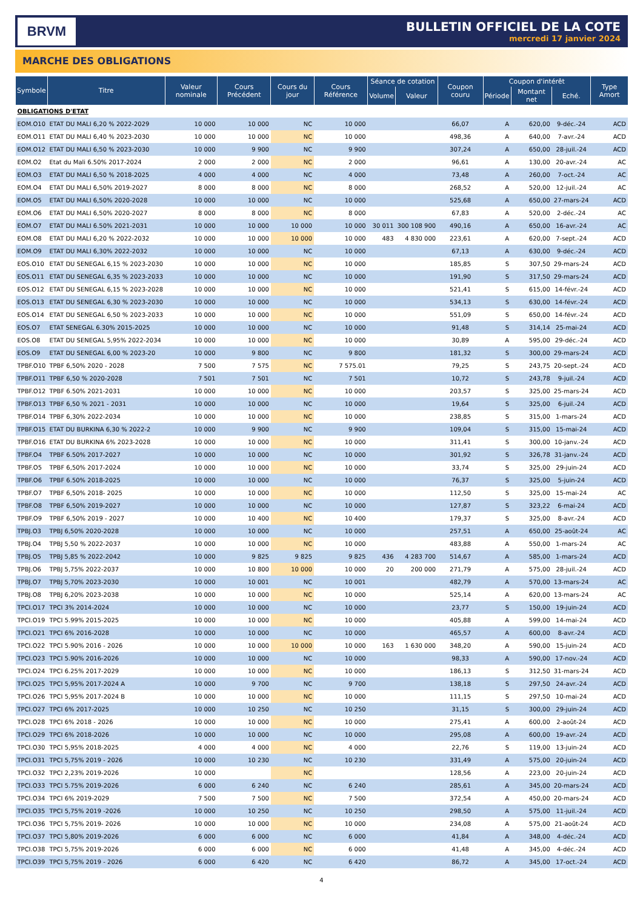BRVM
BULLETIN OFFICIEL DE LA COTE
mercredi 17 janvier 2024
MARCHE DES OBLIGATIONS
| Symbole | Titre | Valeur nominale | Cours Précédent | Cours du jour | Cours Référence | Séance de cotation | | Coupon couru | Coupon d'intérêt | | | Type Amort |
| --- | --- | --- | --- | --- | --- | --- | --- | --- | --- | --- | --- | --- |
| | | | | | | Volume | Valeur | | Période | Montant net | Eché. | |
| OBLIGATIONS D'ETAT | | | | | | | | | | | | |
| EOM.O10 | ETAT DU MALI 6,20 % 2022-2029 | 10 000 | 10 000 | NC | 10 000 | | | 66,07 | A | 620,00 | 9-déc.-24 | ACD |
| EOM.O11 | ETAT DU MALI 6,40 % 2023-2030 | 10 000 | 10 000 | NC | 10 000 | | | 498,36 | A | 640,00 | 7-avr.-24 | ACD |
| EOM.O12 | ETAT DU MALI 6,50 % 2023-2030 | 10 000 | 9 900 | NC | 9 900 | | | 307,24 | A | 650,00 | 28-juil.-24 | ACD |
| EOM.O2 | Etat du Mali 6.50% 2017-2024 | 2 000 | 2 000 | NC | 2 000 | | | 96,61 | A | 130,00 | 20-avr.-24 | AC |
| EOM.O3 | ETAT DU MALI 6,50 % 2018-2025 | 4 000 | 4 000 | NC | 4 000 | | | 73,48 | A | 260,00 | 7-oct.-24 | AC |
| EOM.O4 | ETAT DU MALI 6,50% 2019-2027 | 8 000 | 8 000 | NC | 8 000 | | | 268,52 | A | 520,00 | 12-juil.-24 | AC |
| EOM.O5 | ETAT DU MALI 6,50% 2020-2028 | 10 000 | 10 000 | NC | 10 000 | | | 525,68 | A | 650,00 | 27-mars-24 | ACD |
| EOM.O6 | ETAT DU MALI 6,50% 2020-2027 | 8 000 | 8 000 | NC | 8 000 | | | 67,83 | A | 520,00 | 2-déc.-24 | AC |
| EOM.O7 | ETAT DU MALI 6.50% 2021-2031 | 10 000 | 10 000 | 10 000 | 10 000 | 30 011 | 300 108 900 | 490,16 | A | 650,00 | 16-avr.-24 | AC |
| EOM.O8 | ETAT DU MALI 6,20 % 2022-2032 | 10 000 | 10 000 | 10 000 | 10 000 | 483 | 4 830 000 | 223,61 | A | 620,00 | 7-sept.-24 | ACD |
| EOM.O9 | ETAT DU MALI 6,30% 2022-2032 | 10 000 | 10 000 | NC | 10 000 | | | 67,13 | A | 630,00 | 9-déc.-24 | ACD |
| EOS.O10 | ETAT DU SENEGAL 6,15 % 2023-2030 | 10 000 | 10 000 | NC | 10 000 | | | 185,85 | S | 307,50 | 29-mars-24 | ACD |
| EOS.O11 | ETAT DU SENEGAL 6,35 % 2023-2033 | 10 000 | 10 000 | NC | 10 000 | | | 191,90 | S | 317,50 | 29-mars-24 | ACD |
| EOS.O12 | ETAT DU SENEGAL 6,15 % 2023-2028 | 10 000 | 10 000 | NC | 10 000 | | | 521,41 | S | 615,00 | 14-févr.-24 | ACD |
| EOS.O13 | ETAT DU SENEGAL 6,30 % 2023-2030 | 10 000 | 10 000 | NC | 10 000 | | | 534,13 | S | 630,00 | 14-févr.-24 | ACD |
| EOS.O14 | ETAT DU SENEGAL 6,50 % 2023-2033 | 10 000 | 10 000 | NC | 10 000 | | | 551,09 | S | 650,00 | 14-févr.-24 | ACD |
| EOS.O7 | ETAT SENEGAL 6.30% 2015-2025 | 10 000 | 10 000 | NC | 10 000 | | | 91,48 | S | 314,14 | 25-mai-24 | ACD |
| EOS.O8 | ETAT DU SENEGAL 5,95% 2022-2034 | 10 000 | 10 000 | NC | 10 000 | | | 30,89 | A | 595,00 | 29-déc.-24 | ACD |
| EOS.O9 | ETAT DU SENEGAL 6,00 % 2023-20 | 10 000 | 9 800 | NC | 9 800 | | | 181,32 | S | 300,00 | 29-mars-24 | ACD |
| TPBF.O10 | TPBF 6,50% 2020 - 2028 | 7 500 | 7 575 | NC | 7 575.01 | | | 79,25 | S | 243,75 | 20-sept.-24 | ACD |
| TPBF.O11 | TPBF 6,50 % 2020-2028 | 7 501 | 7 501 | NC | 7 501 | | | 10,72 | S | 243,78 | 9-juil.-24 | ACD |
| TPBF.O12 | TPBF 6.50% 2021-2031 | 10 000 | 10 000 | NC | 10 000 | | | 203,57 | S | 325,00 | 25-mars-24 | ACD |
| TPBF.O13 | TPBF 6,50 % 2021 - 2031 | 10 000 | 10 000 | NC | 10 000 | | | 19,64 | S | 325,00 | 6-juil.-24 | ACD |
| TPBF.O14 | TPBF 6,30% 2022-2034 | 10 000 | 10 000 | NC | 10 000 | | | 238,85 | S | 315,00 | 1-mars-24 | ACD |
| TPBF.O15 | ETAT DU BURKINA 6,30 % 2022-2 | 10 000 | 9 900 | NC | 9 900 | | | 109,04 | S | 315,00 | 15-mai-24 | ACD |
| TPBF.O16 | ETAT DU BURKINA 6% 2023-2028 | 10 000 | 10 000 | NC | 10 000 | | | 311,41 | S | 300,00 | 10-janv.-24 | ACD |
| TPBF.O4 | TPBF 6.50% 2017-2027 | 10 000 | 10 000 | NC | 10 000 | | | 301,92 | S | 326,78 | 31-janv.-24 | ACD |
| TPBF.O5 | TPBF 6,50% 2017-2024 | 10 000 | 10 000 | NC | 10 000 | | | 33,74 | S | 325,00 | 29-juin-24 | ACD |
| TPBF.O6 | TPBF 6.50% 2018-2025 | 10 000 | 10 000 | NC | 10 000 | | | 76,37 | S | 325,00 | 5-juin-24 | ACD |
| TPBF.O7 | TPBF 6,50% 2018- 2025 | 10 000 | 10 000 | NC | 10 000 | | | 112,50 | S | 325,00 | 15-mai-24 | AC |
| TPBF.O8 | TPBF 6,50% 2019-2027 | 10 000 | 10 000 | NC | 10 000 | | | 127,87 | S | 323,22 | 6-mai-24 | ACD |
| TPBF.O9 | TPBF 6,50% 2019 - 2027 | 10 000 | 10 400 | NC | 10 400 | | | 179,37 | S | 325,00 | 8-avr.-24 | ACD |
| TPBJ.O3 | TPBJ 6,50% 2020-2028 | 10 000 | 10 000 | NC | 10 000 | | | 257,51 | A | 650,00 | 25-août-24 | AC |
| TPBJ.O4 | TPBJ 5,50 % 2022-2037 | 10 000 | 10 000 | NC | 10 000 | | | 483,88 | A | 550,00 | 1-mars-24 | AC |
| TPBJ.O5 | TPBJ 5,85 % 2022-2042 | 10 000 | 9 825 | 9 825 | 9 825 | 436 | 4 283 700 | 514,67 | A | 585,00 | 1-mars-24 | ACD |
| TPBJ.O6 | TPBJ 5,75% 2022-2037 | 10 000 | 10 800 | 10 000 | 10 000 | 20 | 200 000 | 271,79 | A | 575,00 | 28-juil.-24 | ACD |
| TPBJ.O7 | TPBJ 5,70% 2023-2030 | 10 000 | 10 001 | NC | 10 001 | | | 482,79 | A | 570,00 | 13-mars-24 | AC |
| TPBJ.O8 | TPBJ 6,20% 2023-2038 | 10 000 | 10 000 | NC | 10 000 | | | 525,14 | A | 620,00 | 13-mars-24 | AC |
| TPCI.O17 | TPCI 3% 2014-2024 | 10 000 | 10 000 | NC | 10 000 | | | 23,77 | S | 150,00 | 19-juin-24 | ACD |
| TPCI.O19 | TPCI 5.99% 2015-2025 | 10 000 | 10 000 | NC | 10 000 | | | 405,88 | A | 599,00 | 14-mai-24 | ACD |
| TPCI.O21 | TPCI 6% 2016-2028 | 10 000 | 10 000 | NC | 10 000 | | | 465,57 | A | 600,00 | 8-avr.-24 | ACD |
| TPCI.O22 | TPCI 5.90% 2016 - 2026 | 10 000 | 10 000 | 10 000 | 10 000 | 163 | 1 630 000 | 348,20 | A | 590,00 | 15-juin-24 | ACD |
| TPCI.O23 | TPCI 5.90% 2016-2026 | 10 000 | 10 000 | NC | 10 000 | | | 98,33 | A | 590,00 | 17-nov.-24 | ACD |
| TPCI.O24 | TPCI 6.25% 2017-2029 | 10 000 | 10 000 | NC | 10 000 | | | 186,13 | S | 312,50 | 31-mars-24 | ACD |
| TPCI.O25 | TPCI 5,95% 2017-2024 A | 10 000 | 9 700 | NC | 9 700 | | | 138,18 | S | 297,50 | 24-avr.-24 | ACD |
| TPCI.O26 | TPCI 5,95% 2017-2024 B | 10 000 | 10 000 | NC | 10 000 | | | 111,15 | S | 297,50 | 10-mai-24 | ACD |
| TPCI.O27 | TPCI 6% 2017-2025 | 10 000 | 10 250 | NC | 10 250 | | | 31,15 | S | 300,00 | 29-juin-24 | ACD |
| TPCI.O28 | TPCI 6% 2018 - 2026 | 10 000 | 10 000 | NC | 10 000 | | | 275,41 | A | 600,00 | 2-août-24 | ACD |
| TPCI.O29 | TPCI 6% 2018-2026 | 10 000 | 10 000 | NC | 10 000 | | | 295,08 | A | 600,00 | 19-avr.-24 | ACD |
| TPCI.O30 | TPCI 5,95% 2018-2025 | 4 000 | 4 000 | NC | 4 000 | | | 22,76 | S | 119,00 | 13-juin-24 | ACD |
| TPCI.O31 | TPCI 5,75% 2019 - 2026 | 10 000 | 10 230 | NC | 10 230 | | | 331,49 | A | 575,00 | 20-juin-24 | ACD |
| TPCI.O32 | TPCI 2,23% 2019-2026 | 10 000 | | NC | | | | 128,56 | A | 223,00 | 20-juin-24 | ACD |
| TPCI.O33 | TPCI 5.75% 2019-2026 | 6 000 | 6 240 | NC | 6 240 | | | 285,61 | A | 345,00 | 20-mars-24 | ACD |
| TPCI.O34 | TPCI 6% 2019-2029 | 7 500 | 7 500 | NC | 7 500 | | | 372,54 | A | 450,00 | 20-mars-24 | ACD |
| TPCI.O35 | TPCI 5,75% 2019 -2026 | 10 000 | 10 250 | NC | 10 250 | | | 298,50 | A | 575,00 | 11-juil.-24 | ACD |
| TPCI.O36 | TPCI 5,75% 2019- 2026 | 10 000 | 10 000 | NC | 10 000 | | | 234,08 | A | 575,00 | 21-août-24 | ACD |
| TPCI.O37 | TPCI 5,80% 2019-2026 | 6 000 | 6 000 | NC | 6 000 | | | 41,84 | A | 348,00 | 4-déc.-24 | ACD |
| TPCI.O38 | TPCI 5,75% 2019-2026 | 6 000 | 6 000 | NC | 6 000 | | | 41,48 | A | 345,00 | 4-déc.-24 | ACD |
| TPCI.O39 | TPCI 5,75% 2019 - 2026 | 6 000 | 6 420 | NC | 6 420 | | | 86,72 | A | 345,00 | 17-oct.-24 | ACD |
4